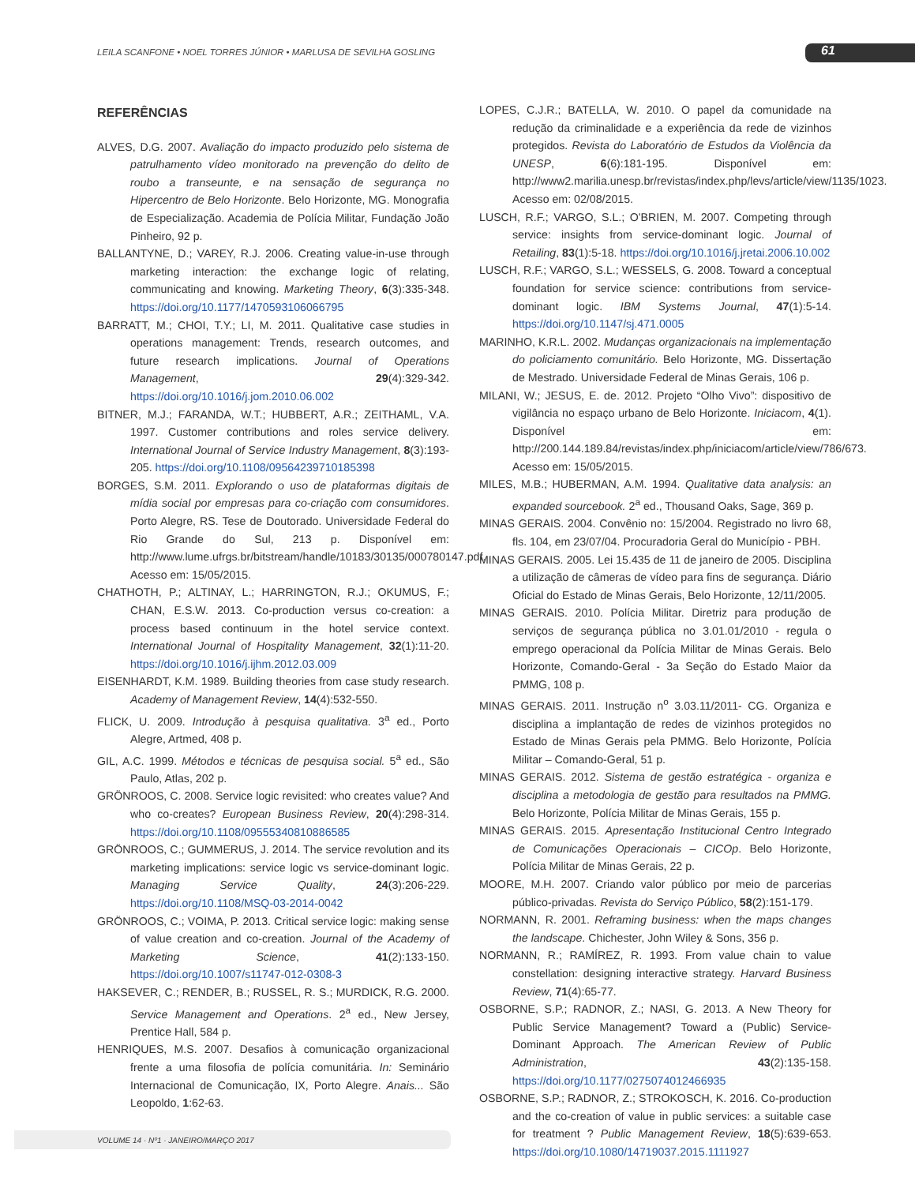LEILA SCANFONE • NOEL TORRES JÚNIOR • MARLUSA DE SEVILHA GOSLING
61
REFERÊNCIAS
ALVES, D.G. 2007. Avaliação do impacto produzido pelo sistema de patrulhamento vídeo monitorado na prevenção do delito de roubo a transeunte, e na sensação de segurança no Hipercentro de Belo Horizonte. Belo Horizonte, MG. Monografia de Especialização. Academia de Polícia Militar, Fundação João Pinheiro, 92 p.
BALLANTYNE, D.; VAREY, R.J. 2006. Creating value-in-use through marketing interaction: the exchange logic of relating, communicating and knowing. Marketing Theory, 6(3):335-348. https://doi.org/10.1177/1470593106066795
BARRATT, M.; CHOI, T.Y.; LI, M. 2011. Qualitative case studies in operations management: Trends, research outcomes, and future research implications. Journal of Operations Management, 29(4):329-342. https://doi.org/10.1016/j.jom.2010.06.002
BITNER, M.J.; FARANDA, W.T.; HUBBERT, A.R.; ZEITHAML, V.A. 1997. Customer contributions and roles service delivery. International Journal of Service Industry Management, 8(3):193-205. https://doi.org/10.1108/09564239710185398
BORGES, S.M. 2011. Explorando o uso de plataformas digitais de mídia social por empresas para co-criação com consumidores. Porto Alegre, RS. Tese de Doutorado. Universidade Federal do Rio Grande do Sul, 213 p. Disponível em: http://www.lume.ufrgs.br/bitstream/handle/10183/30135/000780147.pdf. Acesso em: 15/05/2015.
CHATHOTH, P.; ALTINAY, L.; HARRINGTON, R.J.; OKUMUS, F.; CHAN, E.S.W. 2013. Co-production versus co-creation: a process based continuum in the hotel service context. International Journal of Hospitality Management, 32(1):11-20. https://doi.org/10.1016/j.ijhm.2012.03.009
EISENHARDT, K.M. 1989. Building theories from case study research. Academy of Management Review, 14(4):532-550.
FLICK, U. 2009. Introdução à pesquisa qualitativa. 3<sup>a</sup> ed., Porto Alegre, Artmed, 408 p.
GIL, A.C. 1999. Métodos e técnicas de pesquisa social. 5<sup>a</sup> ed., São Paulo, Atlas, 202 p.
GRÖNROOS, C. 2008. Service logic revisited: who creates value? And who co-creates? European Business Review, 20(4):298-314. https://doi.org/10.1108/09555340810886585
GRÖNROOS, C.; GUMMERUS, J. 2014. The service revolution and its marketing implications: service logic vs service-dominant logic. Managing Service Quality, 24(3):206-229. https://doi.org/10.1108/MSQ-03-2014-0042
GRÖNROOS, C.; VOIMA, P. 2013. Critical service logic: making sense of value creation and co-creation. Journal of the Academy of Marketing Science, 41(2):133-150. https://doi.org/10.1007/s11747-012-0308-3
HAKSEVER, C.; RENDER, B.; RUSSEL, R. S.; MURDICK, R.G. 2000. Service Management and Operations. 2<sup>a</sup> ed., New Jersey, Prentice Hall, 584 p.
HENRIQUES, M.S. 2007. Desafios à comunicação organizacional frente a uma filosofia de polícia comunitária. In: Seminário Internacional de Comunicação, IX, Porto Alegre. Anais... São Leopoldo, 1:62-63.
LOPES, C.J.R.; BATELLA, W. 2010. O papel da comunidade na redução da criminalidade e a experiência da rede de vizinhos protegidos. Revista do Laboratório de Estudos da Violência da UNESP, 6(6):181-195. Disponível em: http://www2.marilia.unesp.br/revistas/index.php/levs/article/view/1135/1023. Acesso em: 02/08/2015.
LUSCH, R.F.; VARGO, S.L.; O'BRIEN, M. 2007. Competing through service: insights from service-dominant logic. Journal of Retailing, 83(1):5-18. https://doi.org/10.1016/j.jretai.2006.10.002
LUSCH, R.F.; VARGO, S.L.; WESSELS, G. 2008. Toward a conceptual foundation for service science: contributions from service-dominant logic. IBM Systems Journal, 47(1):5-14. https://doi.org/10.1147/sj.471.0005
MARINHO, K.R.L. 2002. Mudanças organizacionais na implementação do policiamento comunitário. Belo Horizonte, MG. Dissertação de Mestrado. Universidade Federal de Minas Gerais, 106 p.
MILANI, W.; JESUS, E. de. 2012. Projeto “Olho Vivo”: dispositivo de vigilância no espaço urbano de Belo Horizonte. Iniciacom, 4(1). Disponível em: http://200.144.189.84/revistas/index.php/iniciacom/article/view/786/673. Acesso em: 15/05/2015.
MILES, M.B.; HUBERMAN, A.M. 1994. Qualitative data analysis: an expanded sourcebook. 2<sup>a</sup> ed., Thousand Oaks, Sage, 369 p.
MINAS GERAIS. 2004. Convênio no: 15/2004. Registrado no livro 68, fls. 104, em 23/07/04. Procuradoria Geral do Município - PBH.
MINAS GERAIS. 2005. Lei 15.435 de 11 de janeiro de 2005. Disciplina a utilização de câmeras de vídeo para fins de segurança. Diário Oficial do Estado de Minas Gerais, Belo Horizonte, 12/11/2005.
MINAS GERAIS. 2010. Polícia Militar. Diretriz para produção de serviços de segurança pública no 3.01.01/2010 - regula o emprego operacional da Polícia Militar de Minas Gerais. Belo Horizonte, Comando-Geral - 3a Seção do Estado Maior da PMMG, 108 p.
MINAS GERAIS. 2011. Instrução n<sup>o</sup> 3.03.11/2011- CG. Organiza e disciplina a implantação de redes de vizinhos protegidos no Estado de Minas Gerais pela PMMG. Belo Horizonte, Polícia Militar – Comando-Geral, 51 p.
MINAS GERAIS. 2012. Sistema de gestão estratégica - organiza e disciplina a metodologia de gestão para resultados na PMMG. Belo Horizonte, Polícia Militar de Minas Gerais, 155 p.
MINAS GERAIS. 2015. Apresentação Institucional Centro Integrado de Comunicações Operacionais – CICOp. Belo Horizonte, Polícia Militar de Minas Gerais, 22 p.
MOORE, M.H. 2007. Criando valor público por meio de parcerias público-privadas. Revista do Serviço Público, 58(2):151-179.
NORMANN, R. 2001. Reframing business: when the maps changes the landscape. Chichester, John Wiley & Sons, 356 p.
NORMANN, R.; RAMÍREZ, R. 1993. From value chain to value constellation: designing interactive strategy. Harvard Business Review, 71(4):65-77.
OSBORNE, S.P.; RADNOR, Z.; NASI, G. 2013. A New Theory for Public Service Management? Toward a (Public) Service-Dominant Approach. The American Review of Public Administration, 43(2):135-158. https://doi.org/10.1177/0275074012466935
OSBORNE, S.P.; RADNOR, Z.; STROKOSCH, K. 2016. Co-production and the co-creation of value in public services: a suitable case for treatment ? Public Management Review, 18(5):639-653. https://doi.org/10.1080/14719037.2015.1111927
VOLUME 14 · Nº1 · JANEIRO/MARÇO 2017